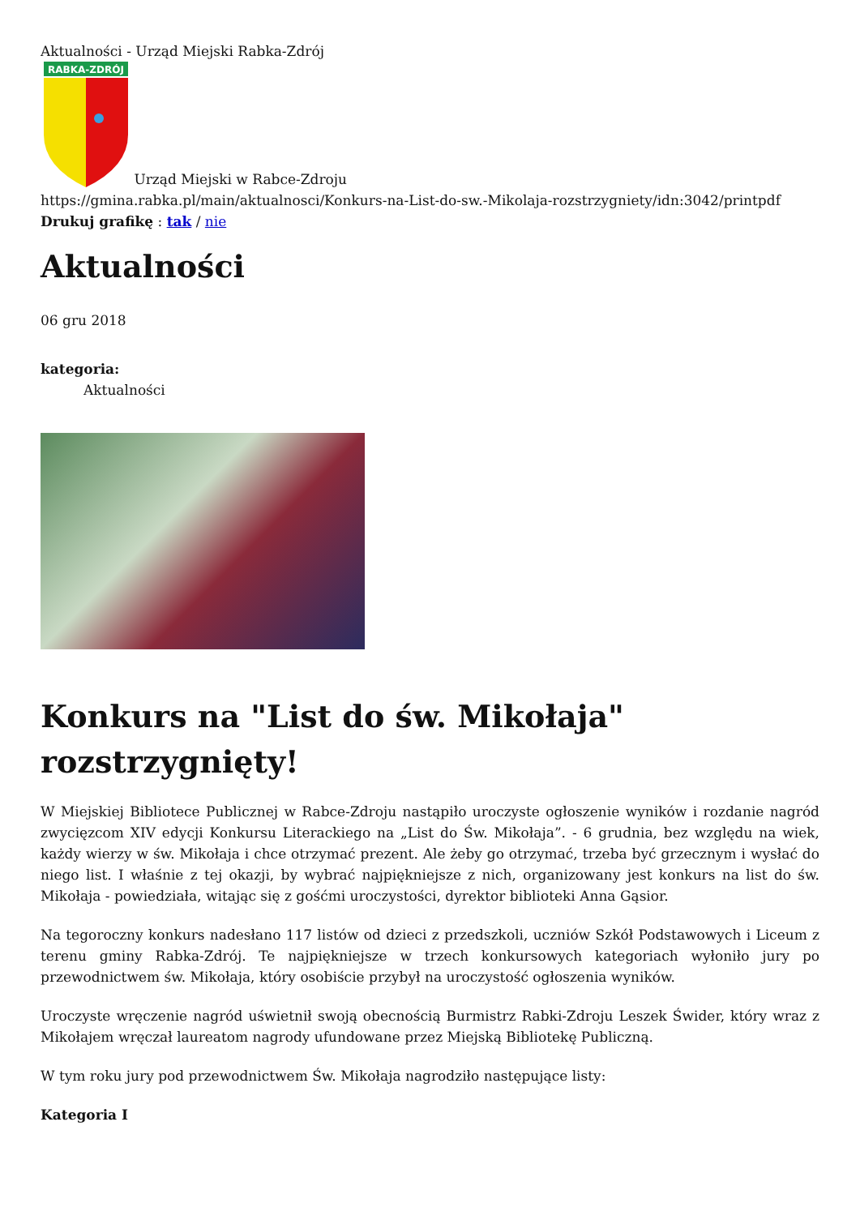Aktualności - Urząd Miejski Rabka-Zdrój
RABKA-ZDRÓJ
Urząd Miejski w Rabce-Zdroju
https://gmina.rabka.pl/main/aktualnosci/Konkurs-na-List-do-sw.-Mikolaja-rozstrzygniety/idn:3042/printpdf
Drukuj grafikę : tak / nie
Aktualności
06 gru 2018
kategoria:
Aktualności
Konkurs na "List do św. Mikołaja" rozstrzygnięty!
W Miejskiej Bibliotece Publicznej w Rabce-Zdroju nastąpiło uroczyste ogłoszenie wyników i rozdanie nagród zwycięzcom XIV edycji Konkursu Literackiego na „List do Św. Mikołaja”. - 6 grudnia, bez względu na wiek, każdy wierzy w św. Mikołaja i chce otrzymać prezent. Ale żeby go otrzymać, trzeba być grzecznym i wysłać do niego list. I właśnie z tej okazji, by wybrać najpiękniejsze z nich, organizowany jest konkurs na list do św. Mikołaja - powiedziała, witając się z gośćmi uroczystości, dyrektor biblioteki Anna Gąsior.
Na tegoroczny konkurs nadesłano 117 listów od dzieci z przedszkoli, uczniów Szkół Podstawowych i Liceum z terenu gminy Rabka-Zdrój. Te najpiękniejsze w trzech konkursowych kategoriach wyłoniło jury po przewodnictwem św. Mikołaja, który osobiście przybył na uroczystość ogłoszenia wyników.
Uroczyste wręczenie nagród uświetnił swoją obecnością Burmistrz Rabki-Zdroju Leszek Świder, który wraz z Mikołajem wręczał laureatom nagrody ufundowane przez Miejską Bibliotekę Publiczną.
W tym roku jury pod przewodnictwem Św. Mikołaja nagrodziło następujące listy:
Kategoria I